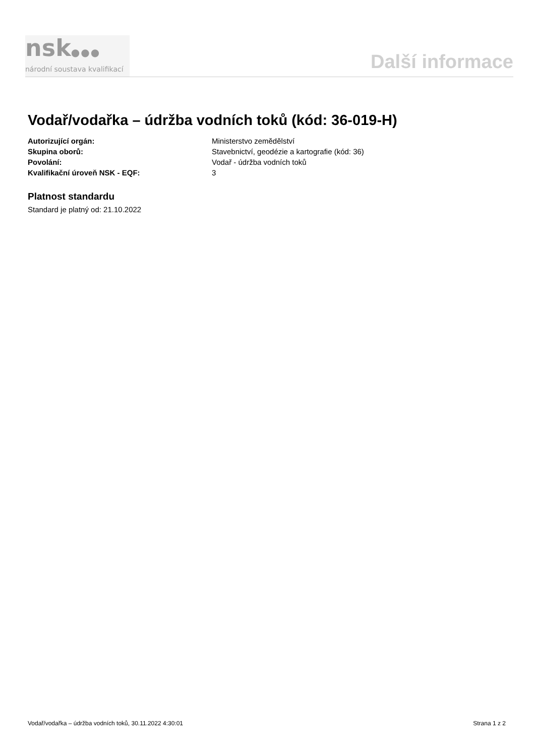nsk●●●
národní soustava kvalifikací
Další informace
Vodař/vodařka – údržba vodních toků (kód: 36-019-H)
Autorizující orgán: Ministerstvo zemědělství
Skupina oborů: Stavebnictví, geodézie a kartografie (kód: 36)
Povolání: Vodař - údržba vodních toků
Kvalifikační úroveň NSK - EQF: 3
Platnost standardu
Standard je platný od: 21.10.2022
Vodař/vodařka – údržba vodních toků, 30.11.2022 4:30:01 Strana 1 z 2